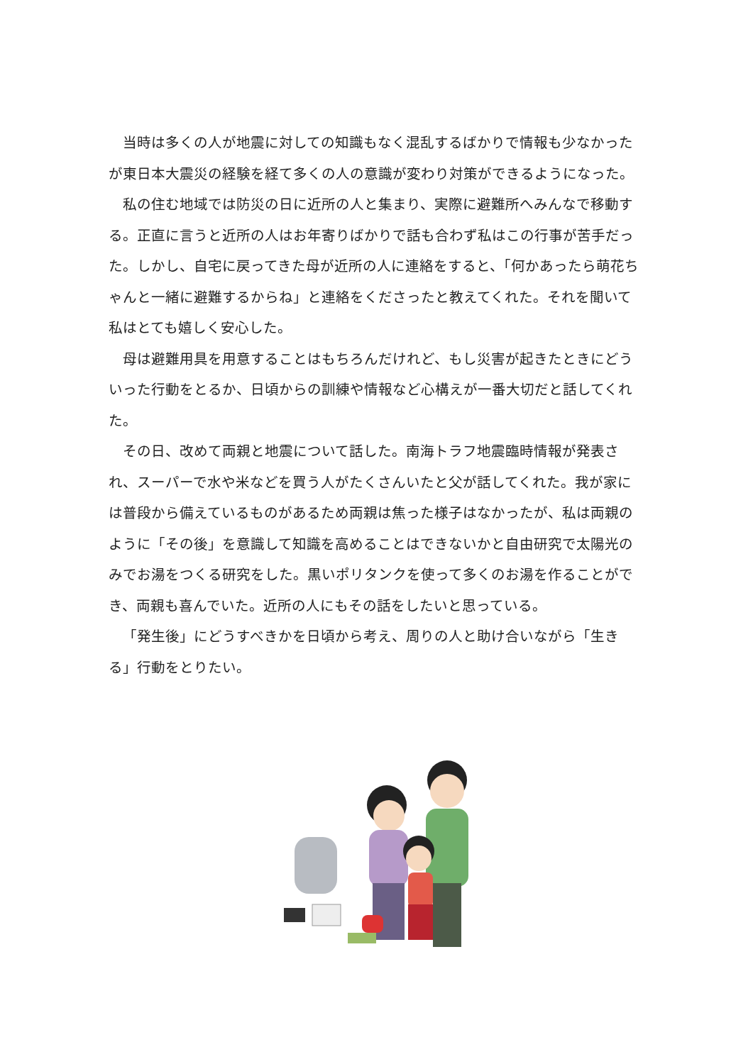当時は多くの人が地震に対しての知識もなく混乱するばかりで情報も少なかったが東日本大震災の経験を経て多くの人の意識が変わり対策ができるようになった。
私の住む地域では防災の日に近所の人と集まり、実際に避難所へみんなで移動する。正直に言うと近所の人はお年寄りばかりで話も合わず私はこの行事が苦手だった。しかし、自宅に戻ってきた母が近所の人に連絡をすると、「何かあったら萌花ちゃんと一緒に避難するからね」と連絡をくださったと教えてくれた。それを聞いて私はとても嬉しく安心した。
母は避難用具を用意することはもちろんだけれど、もし災害が起きたときにどういった行動をとるか、日頃からの訓練や情報など心構えが一番大切だと話してくれた。
その日、改めて両親と地震について話した。南海トラフ地震臨時情報が発表され、スーパーで水や米などを買う人がたくさんいたと父が話してくれた。我が家には普段から備えているものがあるため両親は焦った様子はなかったが、私は両親のように「その後」を意識して知識を高めることはできないかと自由研究で太陽光のみでお湯をつくる研究をした。黒いポリタンクを使って多くのお湯を作ることができ、両親も喜んでいた。近所の人にもその話をしたいと思っている。
「発生後」にどうすべきかを日頃から考え、周りの人と助け合いながら「生きる」行動をとりたい。